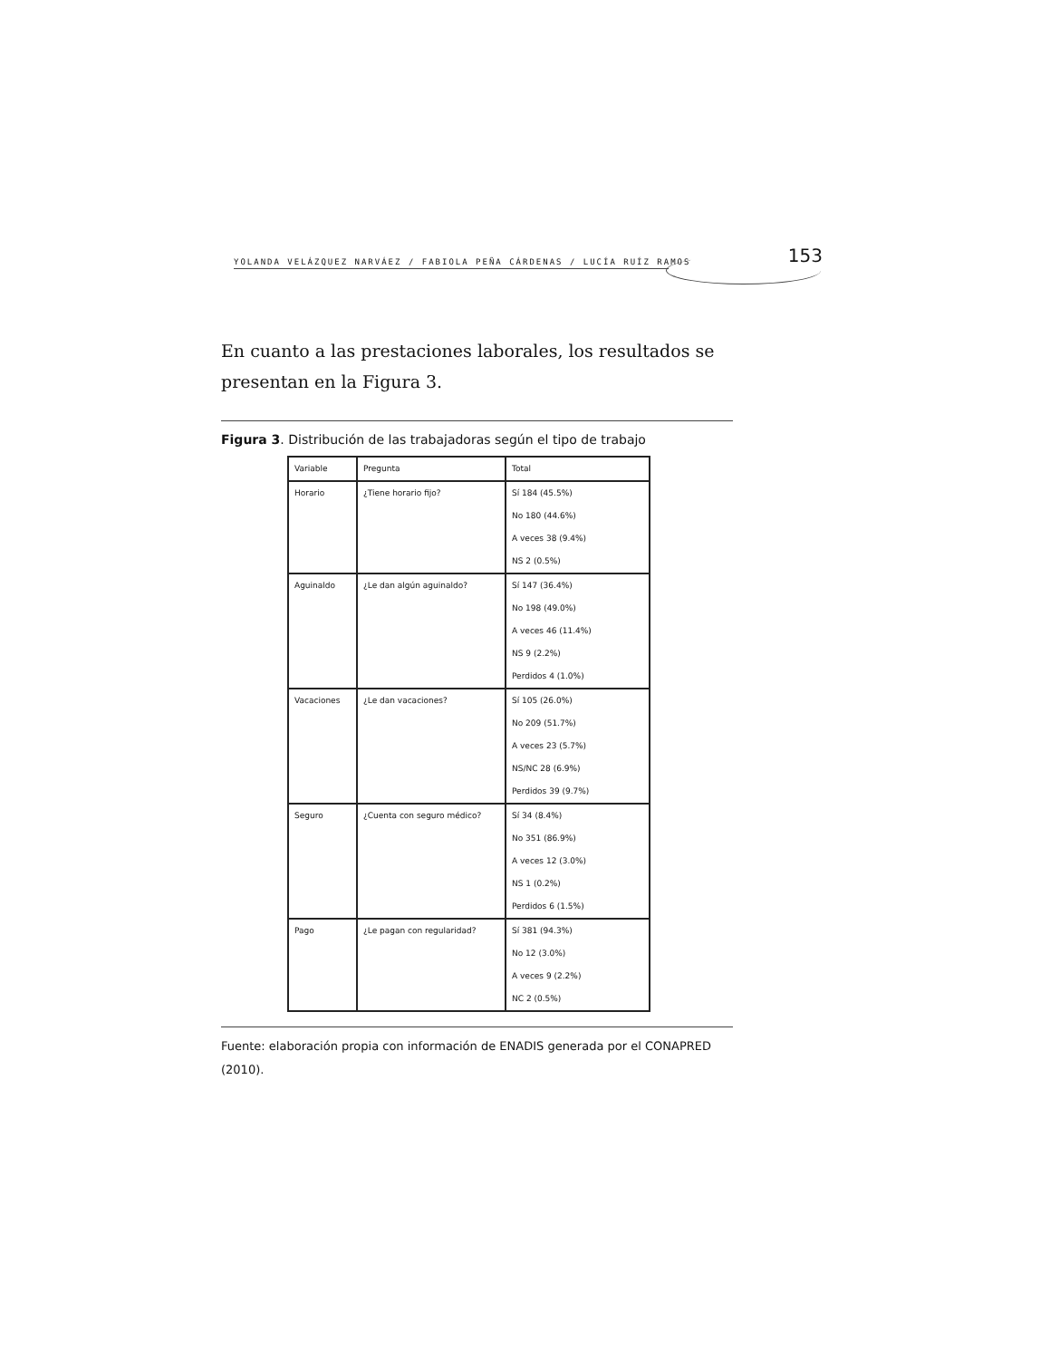YOLANDA VELÁZQUEZ NARVÁEZ / FABIOLA PEÑA CÁRDENAS / LUCÍA RUÍZ RAMOS 153
En cuanto a las prestaciones laborales, los resultados se presentan en la Figura 3.
Figura 3. Distribución de las trabajadoras según el tipo de trabajo
| Variable | Pregunta | Total |
| Horario | ¿Tiene horario fijo? | Sí 184 (45.5%) |
| | | No 180 (44.6%) |
| | | A veces 38 (9.4%) |
| | | NS 2 (0.5%) |
| Aguinaldo | ¿Le dan algún aguinaldo? | Sí 147 (36.4%) |
| | | No 198 (49.0%) |
| | | A veces 46 (11.4%) |
| | | NS 9 (2.2%) |
| | | Perdidos 4 (1.0%) |
| Vacaciones | ¿Le dan vacaciones? | Sí 105 (26.0%) |
| | | No 209 (51.7%) |
| | | A veces 23 (5.7%) |
| | | NS/NC 28 (6.9%) |
| | | Perdidos 39 (9.7%) |
| Seguro | ¿Cuenta con seguro médico? | Sí 34 (8.4%) |
| | | No 351 (86.9%) |
| | | A veces 12 (3.0%) |
| | | NS 1 (0.2%) |
| | | Perdidos 6 (1.5%) |
| Pago | ¿Le pagan con regularidad? | Sí 381 (94.3%) |
| | | No 12 (3.0%) |
| | | A veces 9 (2.2%) |
| | | NC 2 (0.5%) |
Fuente: elaboración propia con información de ENADIS generada por el CONAPRED (2010).